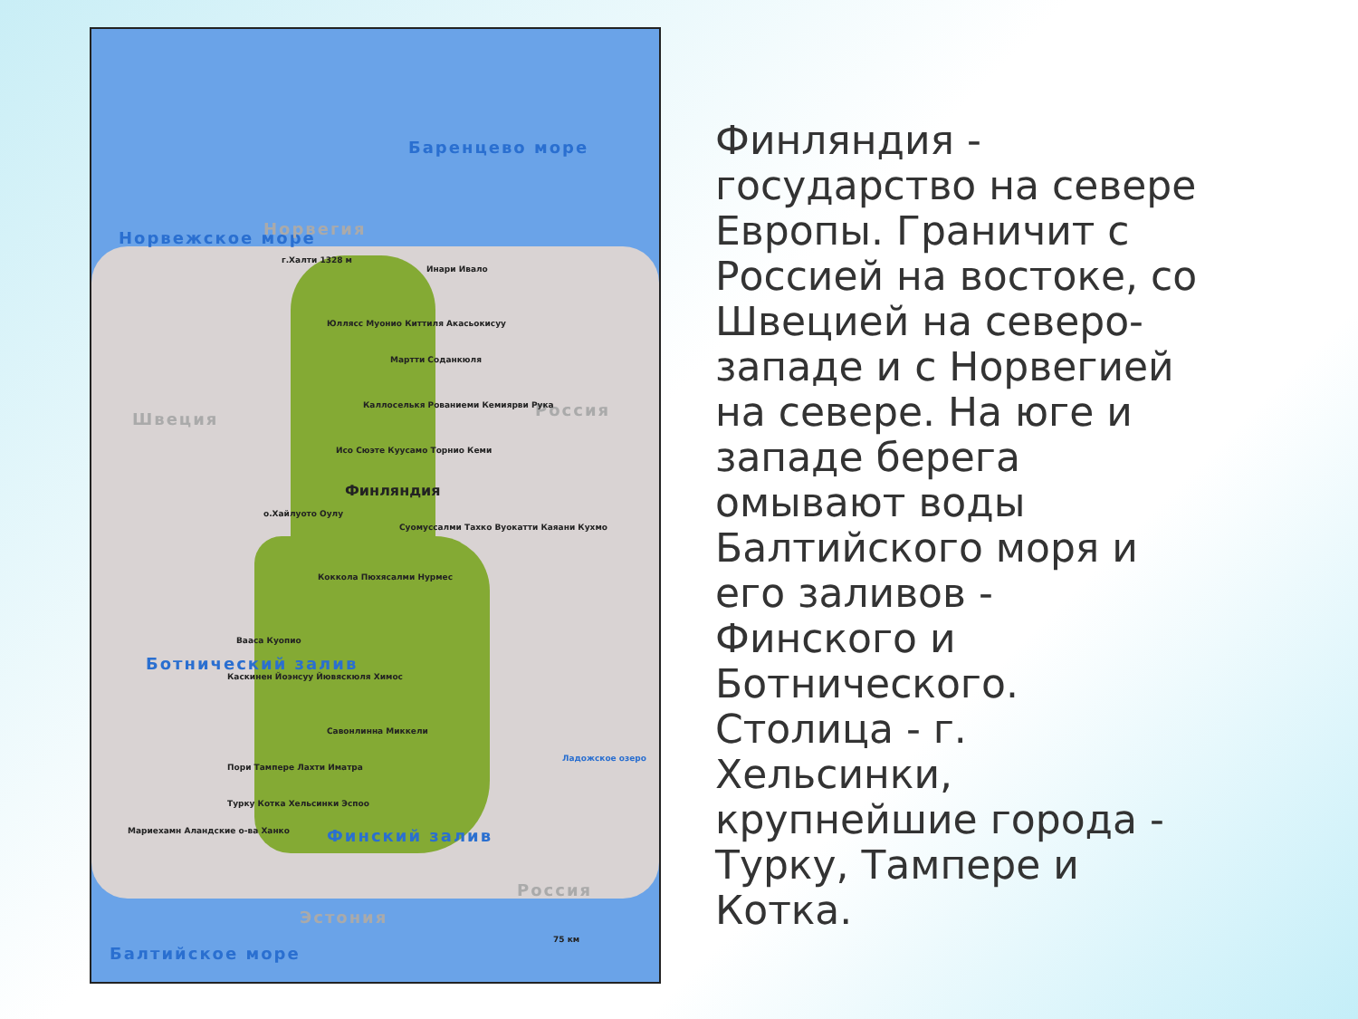Норвежское море
Баренцево море
Норвегия
Швеция Россия
Россия
Эстония
Ботнический залив
Финский залив
Балтийское море
г.Халти 1328 м
Инари Ивало
Юллясс Муонио Киттиля Акасьокисуу
Мартти Соданкюля
Каллоселькя Рованиеми Кемиярви Рука
Исо Сюэте Куусамо Торнио Кеми
о.Хайлуото Оулу
Суомуссалми Тахко Вуокатти Каяани Кухмо
Коккола Пюхясалми Нурмес
Вааса Куопио
Каскинен Йоэнсуу Йювяскюля Химос
Савонлинна Миккели
Пори Тампере Лахти Иматра
Турку Котка Хельсинки Эспоо
Мариехамн Аландские о-ва Ханко
Ладожское озеро
Финляндия
75 км
Финляндия - государство на севере Европы. Граничит с Россией на востоке, со Швецией на северо-западе и с Норвегией на севере. На юге и западе берега омывают воды Балтийского моря и его заливов - Финского и Ботнического. Столица - г. Хельсинки, крупнейшие города - Турку, Тампере и Котка.